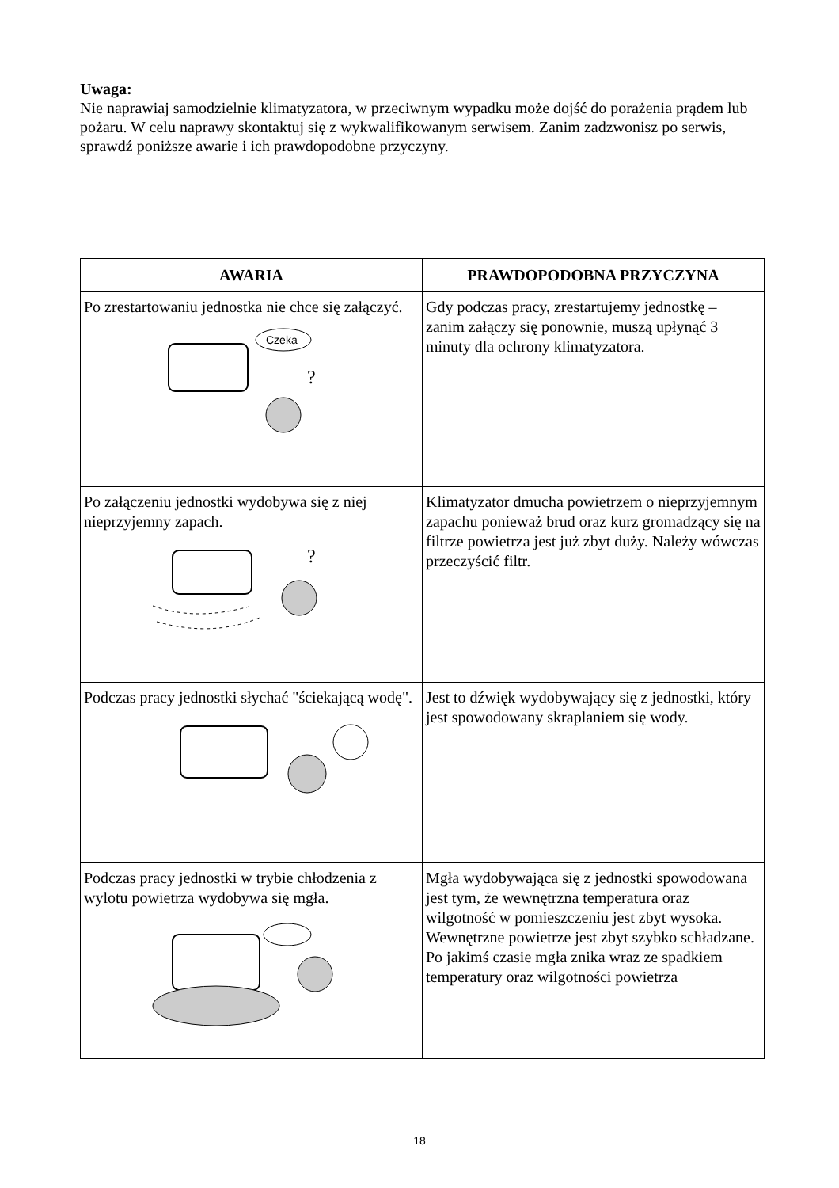Uwaga:
Nie naprawiaj samodzielnie klimatyzatora, w przeciwnym wypadku może dojść do porażenia prądem lub pożaru. W celu naprawy skontaktuj się z wykwalifikowanym serwisem. Zanim zadzwonisz po serwis, sprawdź poniższe awarie i ich prawdopodobne przyczyny.
| AWARIA | PRAWDOPODOBNA PRZYCZYNA |
| --- | --- |
| Po zrestartowaniu jednostka nie chce się załączyć. Czeka ? | Gdy podczas pracy, zrestartujemy jednostkę – zanim załączy się ponownie, muszą upłynąć 3 minuty dla ochrony klimatyzatora. |
| Po załączeniu jednostki wydobywa się z niej nieprzyjemny zapach. ? | Klimatyzator dmucha powietrzem o nieprzyjemnym zapachu ponieważ brud oraz kurz gromadzący się na filtrze powietrza jest już zbyt duży. Należy wówczas przeczyścić filtr. |
| Podczas pracy jednostki słychać "ściekającą wodę". | Jest to dźwięk wydobywający się z jednostki, który jest spowodowany skraplaniem się wody. |
| Podczas pracy jednostki w trybie chłodzenia z wylotu powietrza wydobywa się mgła. | Mgła wydobywająca się z jednostki spowodowana jest tym, że wewnętrzna temperatura oraz wilgotność w pomieszczeniu jest zbyt wysoka. Wewnętrzne powietrze jest zbyt szybko schładzane. Po jakimś czasie mgła znika wraz ze spadkiem temperatury oraz wilgotności powietrza |
18